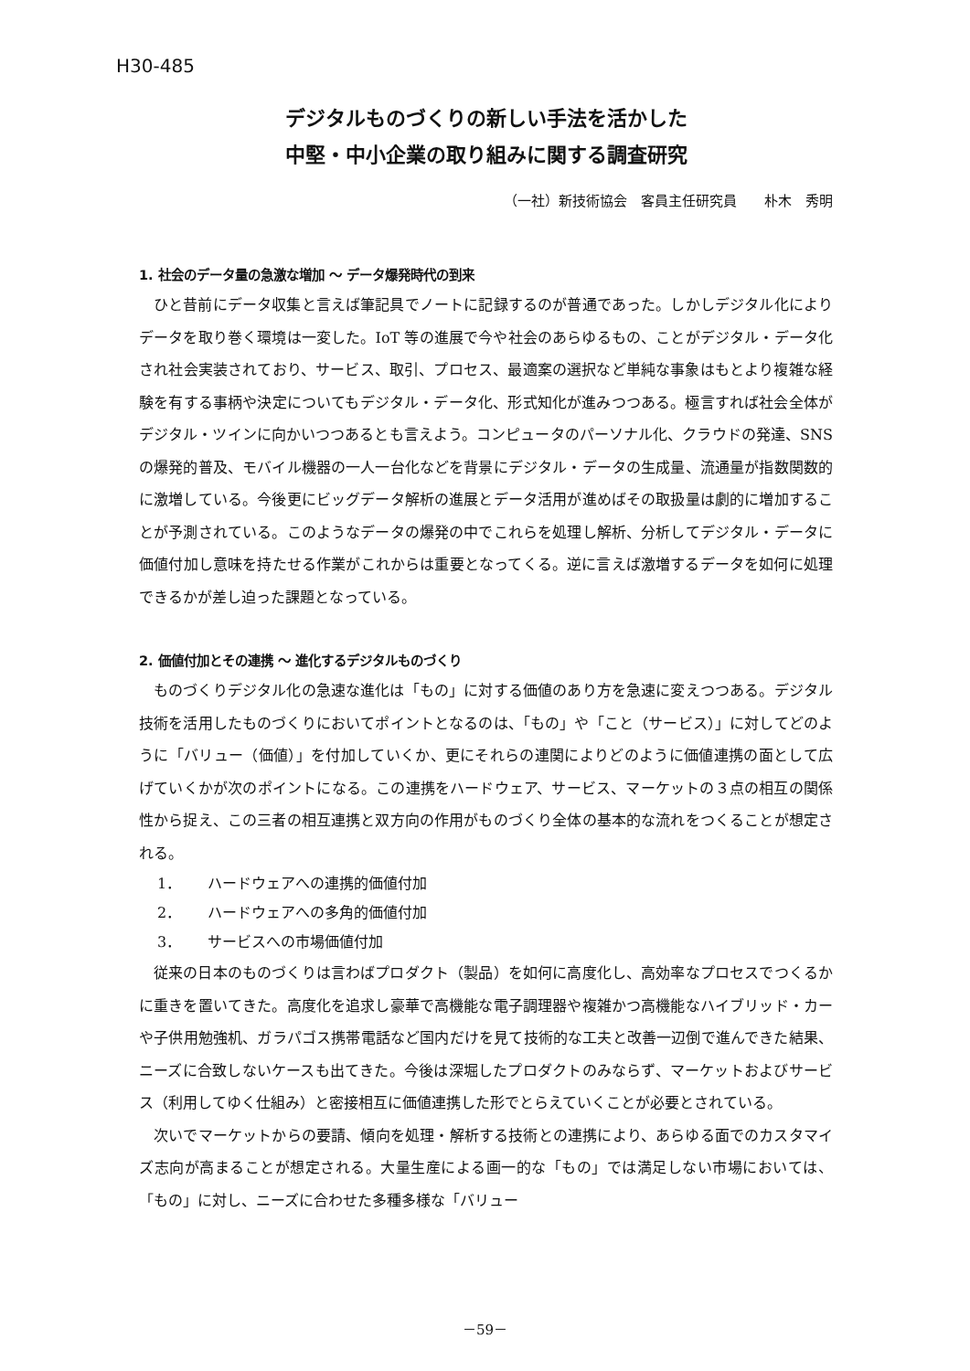H30-485
デジタルものづくりの新しい手法を活かした
中堅・中小企業の取り組みに関する調査研究
（一社）新技術協会　客員主任研究員　　朴木　秀明
1. 社会のデータ量の急激な増加 ～ データ爆発時代の到来
ひと昔前にデータ収集と言えば筆記具でノートに記録するのが普通であった。しかしデジタル化によりデータを取り巻く環境は一変した。IoT 等の進展で今や社会のあらゆるもの、ことがデジタル・データ化され社会実装されており、サービス、取引、プロセス、最適案の選択など単純な事象はもとより複雑な経験を有する事柄や決定についてもデジタル・データ化、形式知化が進みつつある。極言すれば社会全体がデジタル・ツインに向かいつつあるとも言えよう。コンピュータのパーソナル化、クラウドの発達、SNS の爆発的普及、モバイル機器の一人一台化などを背景にデジタル・データの生成量、流通量が指数関数的に激増している。今後更にビッグデータ解析の進展とデータ活用が進めばその取扱量は劇的に増加することが予測されている。このようなデータの爆発の中でこれらを処理し解析、分析してデジタル・データに価値付加し意味を持たせる作業がこれからは重要となってくる。逆に言えば激増するデータを如何に処理できるかが差し迫った課題となっている。
2. 価値付加とその連携 ～ 進化するデジタルものづくり
ものづくりデジタル化の急速な進化は「もの」に対する価値のあり方を急速に変えつつある。デジタル技術を活用したものづくりにおいてポイントとなるのは、「もの」や「こと（サービス）」に対してどのように「バリュー（価値）」を付加していくか、更にそれらの連関によりどのように価値連携の面として広げていくかが次のポイントになる。この連携をハードウェア、サービス、マーケットの３点の相互の関係性から捉え、この三者の相互連携と双方向の作用がものづくり全体の基本的な流れをつくることが想定される。
1． ハードウェアへの連携的価値付加
2． ハードウェアへの多角的価値付加
3． サービスへの市場価値付加
従来の日本のものづくりは言わばプロダクト（製品）を如何に高度化し、高効率なプロセスでつくるかに重きを置いてきた。高度化を追求し豪華で高機能な電子調理器や複雑かつ高機能なハイブリッド・カーや子供用勉強机、ガラパゴス携帯電話など国内だけを見て技術的な工夫と改善一辺倒で進んできた結果、ニーズに合致しないケースも出てきた。今後は深堀したプロダクトのみならず、マーケットおよびサービス（利用してゆく仕組み）と密接相互に価値連携した形でとらえていくことが必要とされている。
次いでマーケットからの要請、傾向を処理・解析する技術との連携により、あらゆる面でのカスタマイズ志向が高まることが想定される。大量生産による画一的な「もの」では満足しない市場においては、「もの」に対し、ニーズに合わせた多種多様な「バリュー
－59－